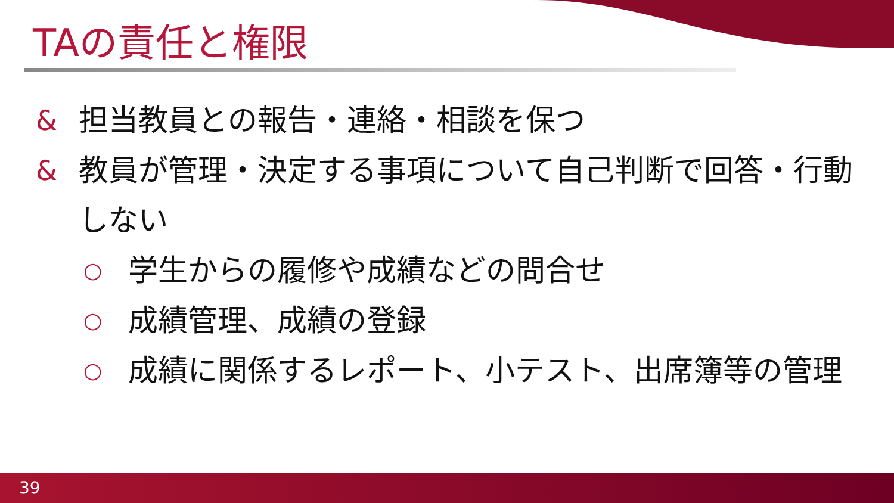TAの責任と権限
& 担当教員との報告・連絡・相談を保つ
& 教員が管理・決定する事項について自己判断で回答・行動しない
○ 学生からの履修や成績などの問合せ
○ 成績管理、成績の登録
○ 成績に関係するレポート、小テスト、出席簿等の管理
39